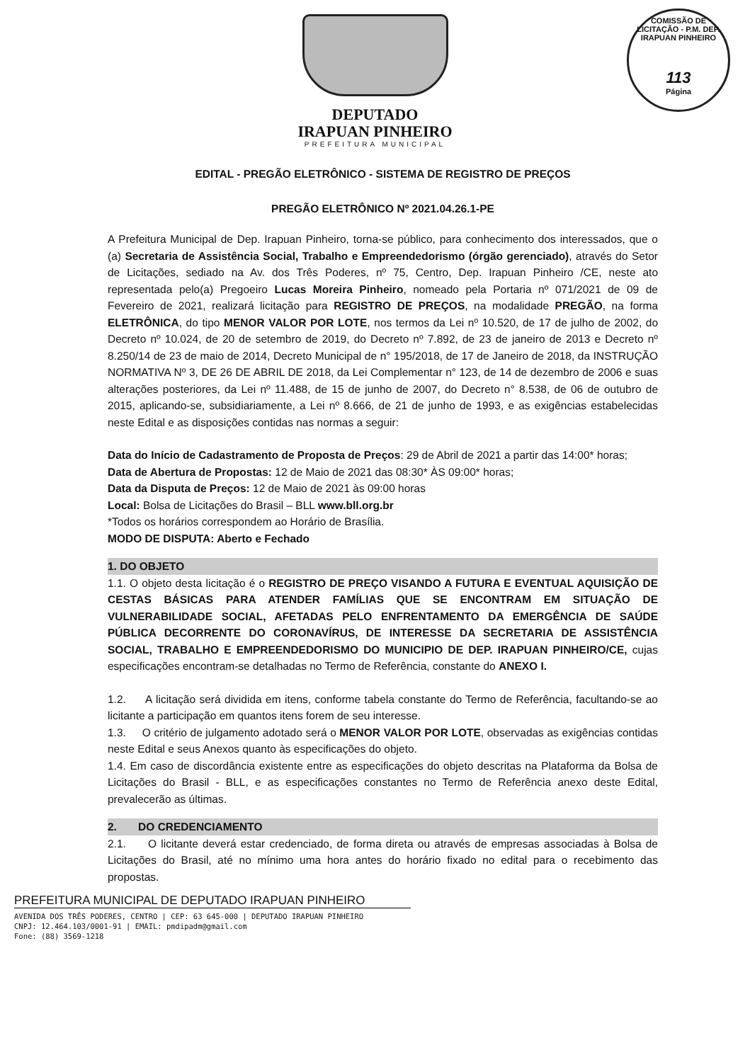COMISSÃO DE LICITAÇÃO - P.M. DEP. IRAPUAN PINHEIRO
113
Página
DEPUTADO
IRAPUAN PINHEIRO
PREFEITURA MUNICIPAL
EDITAL - PREGÃO ELETRÔNICO - SISTEMA DE REGISTRO DE PREÇOS
PREGÃO ELETRÔNICO Nº 2021.04.26.1-PE
A Prefeitura Municipal de Dep. Irapuan Pinheiro, torna-se público, para conhecimento dos interessados, que o (a) Secretaria de Assistência Social, Trabalho e Empreendedorismo (órgão gerenciado), através do Setor de Licitações, sediado na Av. dos Três Poderes, nº 75, Centro, Dep. Irapuan Pinheiro /CE, neste ato representada pelo(a) Pregoeiro Lucas Moreira Pinheiro, nomeado pela Portaria nº 071/2021 de 09 de Fevereiro de 2021, realizará licitação para REGISTRO DE PREÇOS, na modalidade PREGÃO, na forma ELETRÔNICA, do tipo MENOR VALOR POR LOTE, nos termos da Lei nº 10.520, de 17 de julho de 2002, do Decreto nº 10.024, de 20 de setembro de 2019, do Decreto nº 7.892, de 23 de janeiro de 2013 e Decreto nº 8.250/14 de 23 de maio de 2014, Decreto Municipal de n° 195/2018, de 17 de Janeiro de 2018, da INSTRUÇÃO NORMATIVA Nº 3, DE 26 DE ABRIL DE 2018, da Lei Complementar n° 123, de 14 de dezembro de 2006 e suas alterações posteriores, da Lei nº 11.488, de 15 de junho de 2007, do Decreto n° 8.538, de 06 de outubro de 2015, aplicando-se, subsidiariamente, a Lei nº 8.666, de 21 de junho de 1993, e as exigências estabelecidas neste Edital e as disposições contidas nas normas a seguir:
Data do Início de Cadastramento de Proposta de Preços: 29 de Abril de 2021 a partir das 14:00* horas;
Data de Abertura de Propostas: 12 de Maio de 2021 das 08:30* ÀS 09:00* horas;
Data da Disputa de Preços: 12 de Maio de 2021 às 09:00 horas
Local: Bolsa de Licitações do Brasil – BLL www.bll.org.br
*Todos os horários correspondem ao Horário de Brasília.
MODO DE DISPUTA: Aberto e Fechado
1. DO OBJETO
1.1. O objeto desta licitação é o REGISTRO DE PREÇO VISANDO A FUTURA E EVENTUAL AQUISIÇÃO DE CESTAS BÁSICAS PARA ATENDER FAMÍLIAS QUE SE ENCONTRAM EM SITUAÇÃO DE VULNERABILIDADE SOCIAL, AFETADAS PELO ENFRENTAMENTO DA EMERGÊNCIA DE SAÚDE PÚBLICA DECORRENTE DO CORONAVÍRUS, DE INTERESSE DA SECRETARIA DE ASSISTÊNCIA SOCIAL, TRABALHO E EMPREENDEDORISMO DO MUNICIPIO DE DEP. IRAPUAN PINHEIRO/CE, cujas especificações encontram-se detalhadas no Termo de Referência, constante do ANEXO I.
1.2. A licitação será dividida em itens, conforme tabela constante do Termo de Referência, facultando-se ao licitante a participação em quantos itens forem de seu interesse.
1.3. O critério de julgamento adotado será o MENOR VALOR POR LOTE, observadas as exigências contidas neste Edital e seus Anexos quanto às especificações do objeto.
1.4. Em caso de discordância existente entre as especificações do objeto descritas na Plataforma da Bolsa de Licitações do Brasil - BLL, e as especificações constantes no Termo de Referência anexo deste Edital, prevalecerão as últimas.
2. DO CREDENCIAMENTO
2.1. O licitante deverá estar credenciado, de forma direta ou através de empresas associadas à Bolsa de Licitações do Brasil, até no mínimo uma hora antes do horário fixado no edital para o recebimento das propostas.
PREFEITURA MUNICIPAL DE DEPUTADO IRAPUAN PINHEIRO
AVENIDA DOS TRÊS PODERES, CENTRO | CEP: 63 645-000 | DEPUTADO IRAPUAN PINHEIRO
CNPJ: 12.464.103/0001-91 | EMAIL: pmdipadm@gmail.com
Fone: (88) 3569-1218